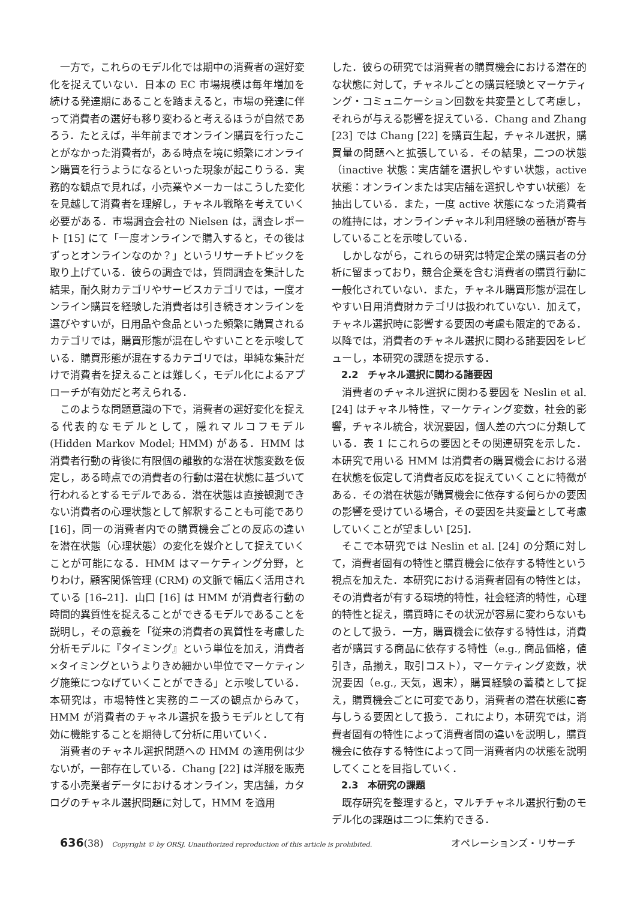一方で，これらのモデル化では期中の消費者の選好変化を捉えていない．日本の EC 市場規模は毎年増加を続ける発達期にあることを踏まえると，市場の発達に伴って消費者の選好も移り変わると考えるほうが自然であろう．たとえば，半年前までオンライン購買を行ったことがなかった消費者が，ある時点を境に頻繁にオンライン購買を行うようになるといった現象が起こりうる．実務的な観点で見れば，小売業やメーカーはこうした変化を見越して消費者を理解し，チャネル戦略を考えていく必要がある．市場調査会社の Nielsen は，調査レポート [15] にて「一度オンラインで購入すると，その後はずっとオンラインなのか？」というリサーチトピックを取り上げている．彼らの調査では，質問調査を集計した結果，耐久財カテゴリやサービスカテゴリでは，一度オンライン購買を経験した消費者は引き続きオンラインを選びやすいが，日用品や食品といった頻繁に購買されるカテゴリでは，購買形態が混在しやすいことを示唆している．購買形態が混在するカテゴリでは，単純な集計だけで消費者を捉えることは難しく，モデル化によるアプローチが有効だと考えられる．
このような問題意識の下で，消費者の選好変化を捉える代表的なモデルとして，隠れマルコフモデル (Hidden Markov Model; HMM) がある．HMM は消費者行動の背後に有限個の離散的な潜在状態変数を仮定し，ある時点での消費者の行動は潜在状態に基づいて行われるとするモデルである．潜在状態は直接観測できない消費者の心理状態として解釈することも可能であり [16]，同一の消費者内での購買機会ごとの反応の違いを潜在状態（心理状態）の変化を媒介として捉えていくことが可能になる．HMM はマーケティング分野，とりわけ，顧客関係管理 (CRM) の文脈で幅広く活用されている [16–21]．山口 [16] は HMM が消費者行動の時間的異質性を捉えることができるモデルであることを説明し，その意義を「従来の消費者の異質性を考慮した分析モデルに『タイミング』という単位を加え，消費者×タイミングというよりきめ細かい単位でマーケティング施策につなげていくことができる」と示唆している．本研究は，市場特性と実務的ニーズの観点からみて，HMM が消費者のチャネル選択を扱うモデルとして有効に機能することを期待して分析に用いていく．
消費者のチャネル選択問題への HMM の適用例は少ないが，一部存在している．Chang [22] は洋服を販売する小売業者データにおけるオンライン，実店舗，カタログのチャネル選択問題に対して，HMM を適用
した．彼らの研究では消費者の購買機会における潜在的な状態に対して，チャネルごとの購買経験とマーケティング・コミュニケーション回数を共変量として考慮し，それらが与える影響を捉えている．Chang and Zhang [23] では Chang [22] を購買生起，チャネル選択，購買量の問題へと拡張している．その結果，二つの状態（inactive 状態：実店舗を選択しやすい状態，active 状態：オンラインまたは実店舗を選択しやすい状態）を抽出している．また，一度 active 状態になった消費者の維持には，オンラインチャネル利用経験の蓄積が寄与していることを示唆している．
しかしながら，これらの研究は特定企業の購買者の分析に留まっており，競合企業を含む消費者の購買行動に一般化されていない．また，チャネル購買形態が混在しやすい日用消費財カテゴリは扱われていない．加えて，チャネル選択時に影響する要因の考慮も限定的である．以降では，消費者のチャネル選択に関わる諸要因をレビューし，本研究の課題を提示する．
2.2　チャネル選択に関わる諸要因
消費者のチャネル選択に関わる要因を Neslin et al. [24] はチャネル特性，マーケティング変数，社会的影響，チャネル統合，状況要因，個人差の六つに分類している．表 1 にこれらの要因とその関連研究を示した．本研究で用いる HMM は消費者の購買機会における潜在状態を仮定して消費者反応を捉えていくことに特徴がある．その潜在状態が購買機会に依存する何らかの要因の影響を受けている場合，その要因を共変量として考慮していくことが望ましい [25]．
そこで本研究では Neslin et al. [24] の分類に対して，消費者固有の特性と購買機会に依存する特性という視点を加えた．本研究における消費者固有の特性とは，その消費者が有する環境的特性，社会経済的特性，心理的特性と捉え，購買時にその状況が容易に変わらないものとして扱う．一方，購買機会に依存する特性は，消費者が購買する商品に依存する特性（e.g., 商品価格，値引き，品揃え，取引コスト），マーケティング変数，状況要因（e.g., 天気，週末），購買経験の蓄積として捉え，購買機会ごとに可変であり，消費者の潜在状態に寄与しうる要因として扱う．これにより，本研究では，消費者固有の特性によって消費者間の違いを説明し，購買機会に依存する特性によって同一消費者内の状態を説明してくことを目指していく．
2.3　本研究の課題
既存研究を整理すると，マルチチャネル選択行動のモデル化の課題は二つに集約できる．
636 (38) Copyright © by ORSJ. Unauthorized reproduction of this article is prohibited. オペレーションズ・リサーチ